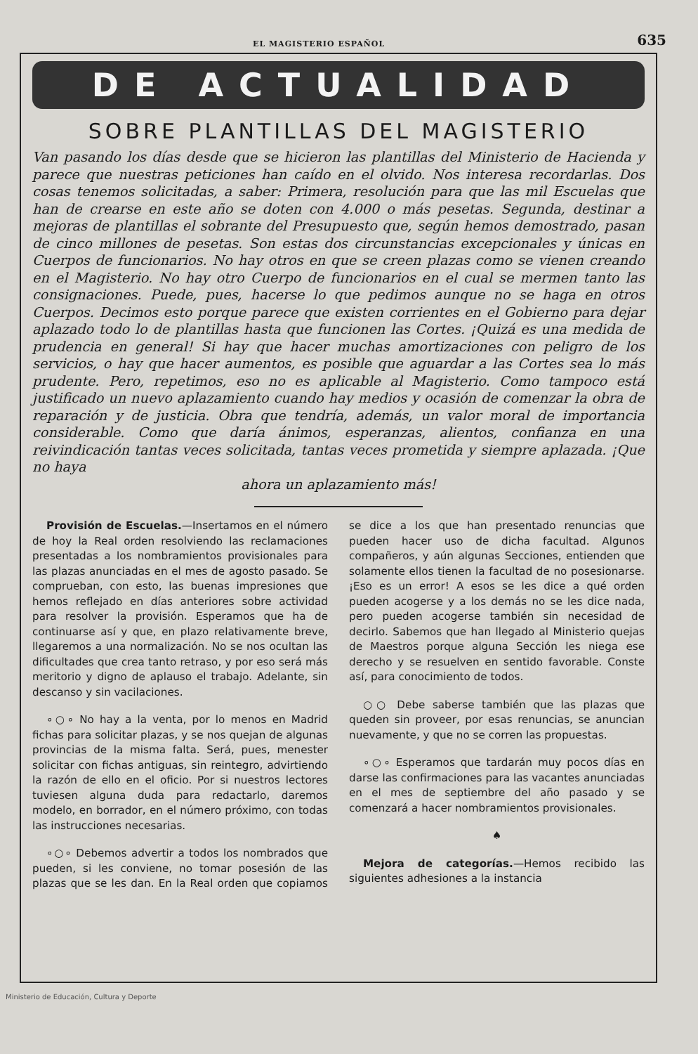EL MAGISTERIO ESPAÑOL 635
DE ACTUALIDAD
SOBRE PLANTILLAS DEL MAGISTERIO
Van pasando los días desde que se hicieron las plantillas del Ministerio de Hacienda y parece que nuestras peticiones han caído en el olvido. Nos interesa recordarlas. Dos cosas tenemos solicitadas, a saber: Primera, resolución para que las mil Escuelas que han de crearse en este año se doten con 4.000 o más pesetas. Segunda, destinar a mejoras de plantillas el sobrante del Presupuesto que, según hemos demostrado, pasan de cinco millones de pesetas. Son estas dos circunstancias excepcionales y únicas en Cuerpos de funcionarios. No hay otros en que se creen plazas como se vienen creando en el Magisterio. No hay otro Cuerpo de funcionarios en el cual se mermen tanto las consignaciones. Puede, pues, hacerse lo que pedimos aunque no se haga en otros Cuerpos. Decimos esto porque parece que existen corrientes en el Gobierno para dejar aplazado todo lo de plantillas hasta que funcionen las Cortes. ¡Quizá es una medida de prudencia en general! Si hay que hacer muchas amortizaciones con peligro de los servicios, o hay que hacer aumentos, es posible que aguardar a las Cortes sea lo más prudente. Pero, repetimos, eso no es aplicable al Magisterio. Como tampoco está justificado un nuevo aplazamiento cuando hay medios y ocasión de comenzar la obra de reparación y de justicia. Obra que tendría, además, un valor moral de importancia considerable. Como que daría ánimos, esperanzas, alientos, confianza en una reivindicación tantas veces solicitada, tantas veces prometida y siempre aplazada. ¡Que no haya
ahora un aplazamiento más!
Provisión de Escuelas.—Insertamos en el número de hoy la Real orden resolviendo las reclamaciones presentadas a los nombramientos provisionales para las plazas anunciadas en el mes de agosto pasado. Se comprueban, con esto, las buenas impresiones que hemos reflejado en días anteriores sobre actividad para resolver la provisión. Esperamos que ha de continuarse así y que, en plazo relativamente breve, llegaremos a una normalización. No se nos ocultan las dificultades que crea tanto retraso, y por eso será más meritorio y digno de aplauso el trabajo. Adelante, sin descanso y sin vacilaciones.
∘○∘ No hay a la venta, por lo menos en Madrid fichas para solicitar plazas, y se nos quejan de algunas provincias de la misma falta. Será, pues, menester solicitar con fichas antiguas, sin reintegro, advirtiendo la razón de ello en el oficio. Por si nuestros lectores tuviesen alguna duda para redactarlo, daremos modelo, en borrador, en el número próximo, con todas las instrucciones necesarias.
∘○∘ Debemos advertir a todos los nombrados que pueden, si les conviene, no tomar posesión de las plazas que se les dan. En la Real orden que copiamos se dice a los que han presentado renuncias que pueden hacer uso de dicha facultad. Algunos compañeros, y aún algunas Secciones, entienden que solamente ellos tienen la facultad de no posesionarse. ¡Eso es un error! A esos se les dice a qué orden pueden acogerse y a los demás no se les dice nada, pero pueden acogerse también sin necesidad de decirlo. Sabemos que han llegado al Ministerio quejas de Maestros porque alguna Sección les niega ese derecho y se resuelven en sentido favorable. Conste así, para conocimiento de todos.
○○ Debe saberse también que las plazas que queden sin proveer, por esas renuncias, se anuncian nuevamente, y que no se corren las propuestas.
∘○∘ Esperamos que tardarán muy pocos días en darse las confirmaciones para las vacantes anunciadas en el mes de septiembre del año pasado y se comenzará a hacer nombramientos provisionales.
♠
Mejora de categorías.—Hemos recibido las siguientes adhesiones a la instancia
Ministerio de Educación, Cultura y Deporte